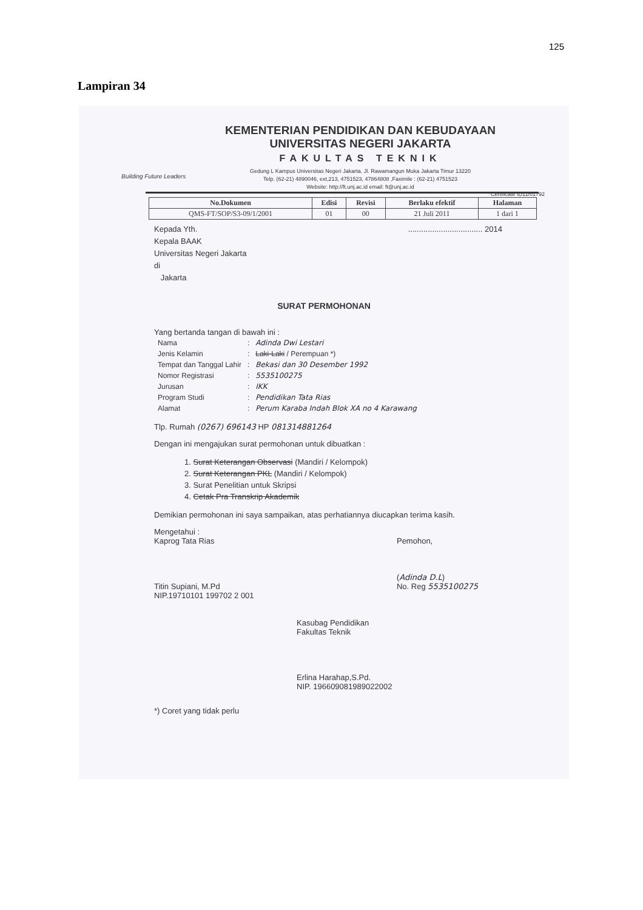125
Lampiran 34
KEMENTERIAN PENDIDIKAN DAN KEBUDAYAAN
UNIVERSITAS NEGERI JAKARTA
FAKULTAS TEKNIK
Gedung L Kampus Universitas Negeri Jakarta. Jl. Rawamangun Muka Jakarta Timur 13220
Telp. (62-21) 4890046, ext,213, 4751523, 47864808 ,Faximile : (62-21) 4751523
Website: http://ft.unj.ac.id email: ft@unj.ac.id
Certificate ID11/01792
Building Future Leaders
| No.Dokumen | Edisi | Revisi | Berlaku efektif | Halaman |
| --- | --- | --- | --- | --- |
| QMS-FT/SOP/S3-09/1/2001 | 01 | 00 | 21 Juli 2011 | 1 dari 1 |
.................................. 2014
Kepada Yth.
Kepala BAAK
Universitas Negeri Jakarta
di
Jakarta
SURAT PERMOHONAN
Yang bertanda tangan di bawah ini :
| Nama | : | Adinda Dwi Lestari |
| Jenis Kelamin | : | Laki-Laki / Perempuan *) |
| Tempat dan Tanggal Lahir | : | Bekasi dan 30 Desember 1992 |
| Nomor Registrasi | : | 5535100275 |
| Jurusan | : | IKK |
| Program Studi | : | Pendidikan Tata Rias |
| Alamat | : | Perum Karaba Indah Blok XA no 4 Karawang |
Tlp. Rumah (0267) 696143 HP 081314881264
Dengan ini mengajukan surat permohonan untuk dibuatkan :
1. Surat Keterangan Observasi (Mandiri / Kelompok)
2. Surat Keterangan PKL (Mandiri / Kelompok)
3. Surat Penelitian untuk Skripsi
4. Cetak Pra Transkrip Akademik
Demikian permohonan ini saya sampaikan, atas perhatiannya diucapkan terima kasih.
Mengetahui :
Kaprog Tata Rias
Titin Supiani, M.Pd
NIP.19710101 199702 2 001
Pemohon,
(Adinda D.L)
No. Reg 5535100275
Kasubag Pendidikan
Fakultas Teknik
Erlina Harahap,S.Pd.
NIP. 196609081989022002
*) Coret yang tidak perlu